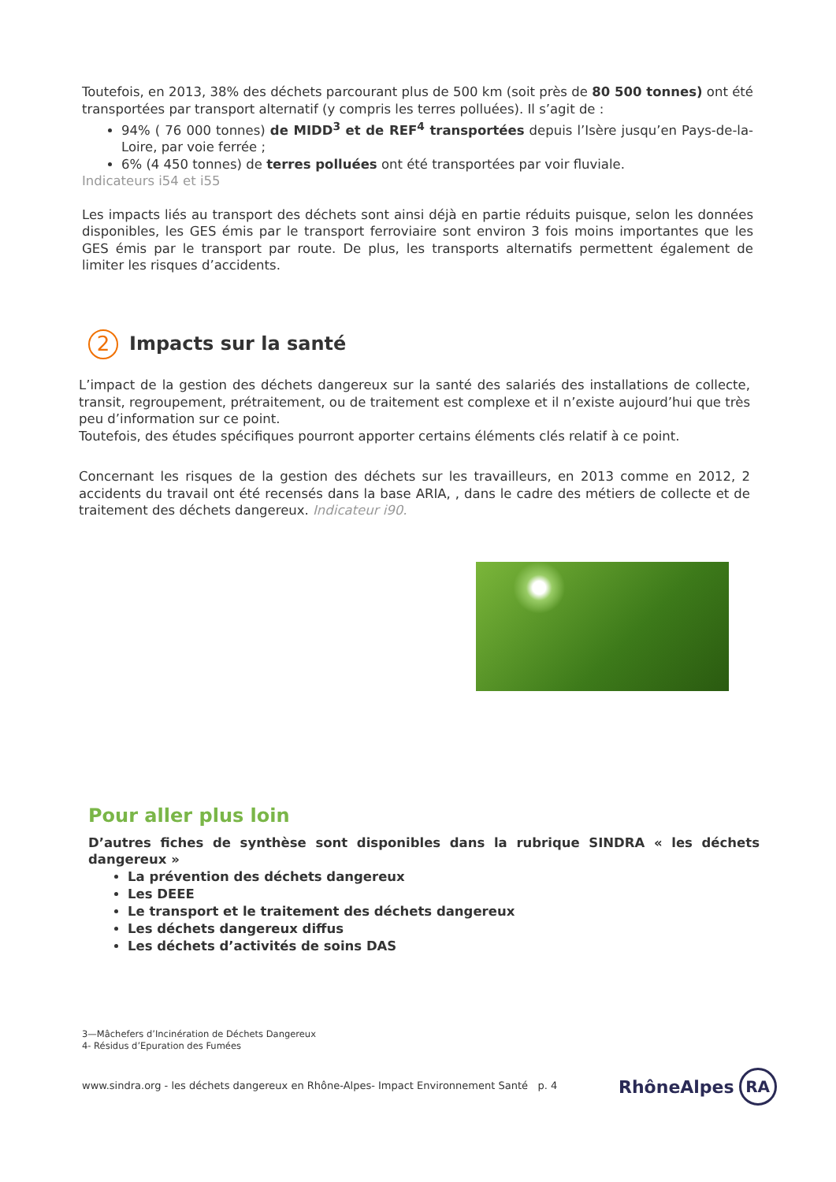Toutefois, en 2013, 38% des déchets parcourant plus de 500 km (soit près de 80 500 tonnes) ont été transportées par transport alternatif (y compris les terres polluées). Il s’agit de :
94% ( 76 000 tonnes) de MIDD<sup>3</sup> et de REF<sup>4</sup> transportées depuis l’Isère jusqu’en Pays-de-la-Loire, par voie ferrée ;
6% (4 450 tonnes) de terres polluées ont été transportées par voir fluviale.
Indicateurs i54 et i55
Les impacts liés au transport des déchets sont ainsi déjà en partie réduits puisque, selon les données disponibles, les GES émis par le transport ferroviaire sont environ 3 fois moins importantes que les GES émis par le transport par route. De plus, les transports alternatifs permettent également de limiter les risques d’accidents.
2 Impacts sur la santé
L’impact de la gestion des déchets dangereux sur la santé des salariés des installations de collecte, transit, regroupement, prétraitement, ou de traitement est complexe et il n’existe aujourd’hui que très peu d’information sur ce point.
Toutefois, des études spécifiques pourront apporter certains éléments clés relatif à ce point.
Concernant les risques de la gestion des déchets sur les travailleurs, en 2013 comme en 2012, 2 accidents du travail ont été recensés dans la base ARIA, , dans le cadre des métiers de collecte et de traitement des déchets dangereux. Indicateur i90.
Pour aller plus loin
D’autres fiches de synthèse sont disponibles dans la rubrique SINDRA « les déchets dangereux »
La prévention des déchets dangereux
Les DEEE
Le transport et le traitement des déchets dangereux
Les déchets dangereux diffus
Les déchets d’activités de soins DAS
3—Mâchefers d’Incinération de Déchets Dangereux
4- Résidus d’Epuration des Fumées
www.sindra.org - les déchets dangereux en Rhône-Alpes- Impact Environnement Santé p. 4
RhôneAlpes RA